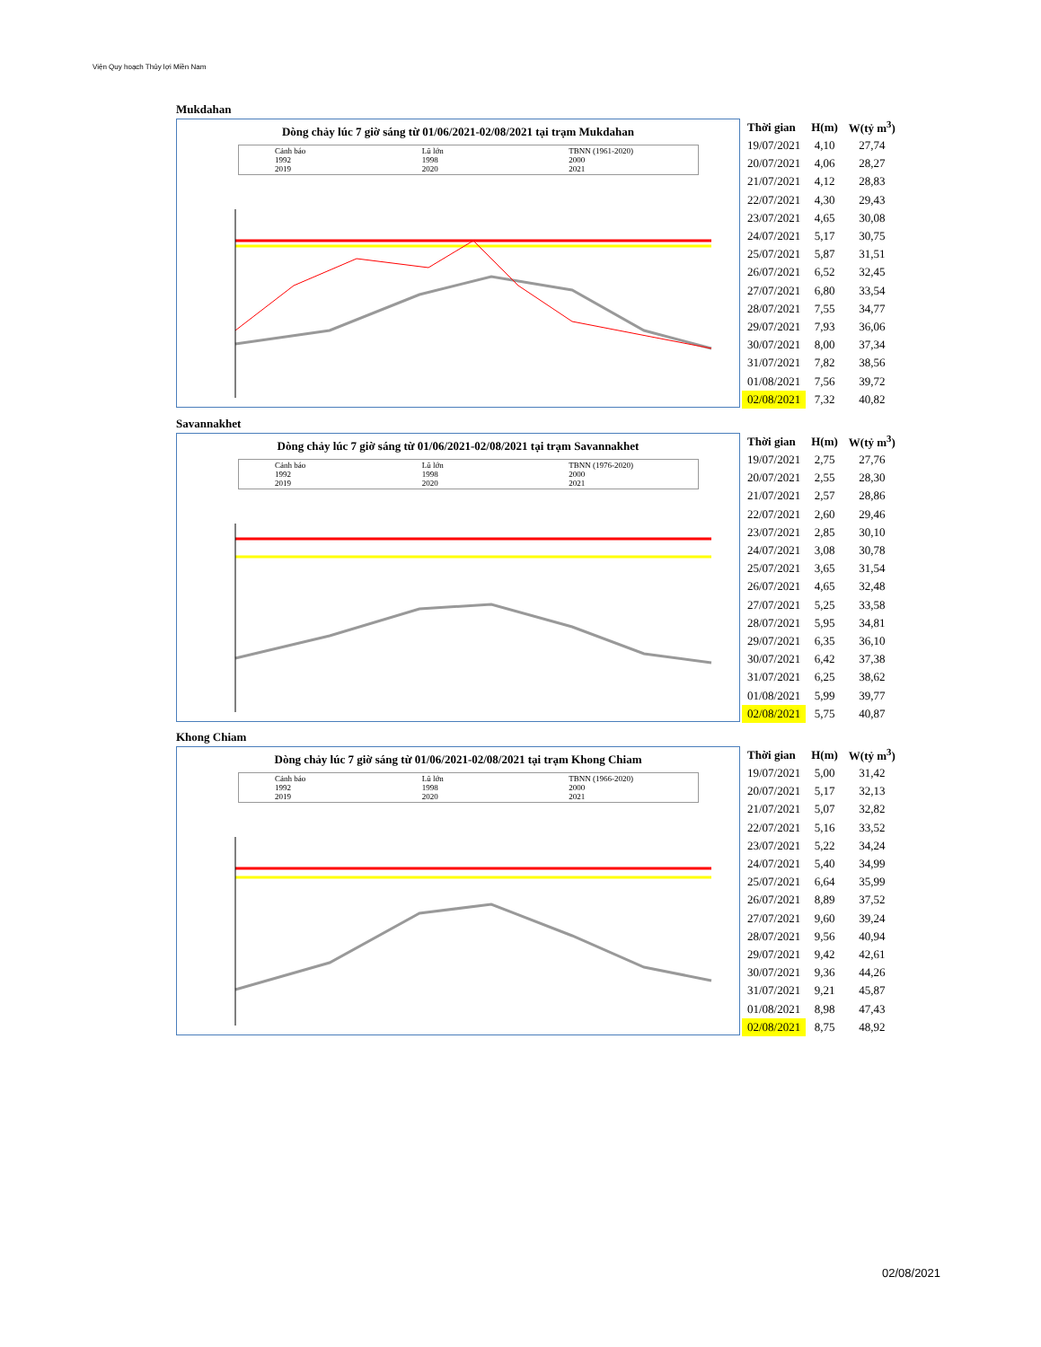Viện Quy hoạch Thủy lợi Miền Nam
Mukdahan
Dòng chảy lúc 7 giờ sáng từ 01/06/2021-02/08/2021 tại trạm Mukdahan
Cảnh báo Lũ lớn TBNN (1961-2020) 1992 1998 2000 2019 2020 2021
| Thời gian | H(m) | W(tỷ m<sup>3</sup>) |
| --- | --- | --- |
| 19/07/2021 | 4,10 | 27,74 |
| 20/07/2021 | 4,06 | 28,27 |
| 21/07/2021 | 4,12 | 28,83 |
| 22/07/2021 | 4,30 | 29,43 |
| 23/07/2021 | 4,65 | 30,08 |
| 24/07/2021 | 5,17 | 30,75 |
| 25/07/2021 | 5,87 | 31,51 |
| 26/07/2021 | 6,52 | 32,45 |
| 27/07/2021 | 6,80 | 33,54 |
| 28/07/2021 | 7,55 | 34,77 |
| 29/07/2021 | 7,93 | 36,06 |
| 30/07/2021 | 8,00 | 37,34 |
| 31/07/2021 | 7,82 | 38,56 |
| 01/08/2021 | 7,56 | 39,72 |
| 02/08/2021 | 7,32 | 40,82 |
Savannakhet
Dòng chảy lúc 7 giờ sáng từ 01/06/2021-02/08/2021 tại trạm Savannakhet
Cảnh báo Lũ lớn TBNN (1976-2020) 1992 1998 2000 2019 2020 2021
| Thời gian | H(m) | W(tỷ m<sup>3</sup>) |
| --- | --- | --- |
| 19/07/2021 | 2,75 | 27,76 |
| 20/07/2021 | 2,55 | 28,30 |
| 21/07/2021 | 2,57 | 28,86 |
| 22/07/2021 | 2,60 | 29,46 |
| 23/07/2021 | 2,85 | 30,10 |
| 24/07/2021 | 3,08 | 30,78 |
| 25/07/2021 | 3,65 | 31,54 |
| 26/07/2021 | 4,65 | 32,48 |
| 27/07/2021 | 5,25 | 33,58 |
| 28/07/2021 | 5,95 | 34,81 |
| 29/07/2021 | 6,35 | 36,10 |
| 30/07/2021 | 6,42 | 37,38 |
| 31/07/2021 | 6,25 | 38,62 |
| 01/08/2021 | 5,99 | 39,77 |
| 02/08/2021 | 5,75 | 40,87 |
Khong Chiam
Dòng chảy lúc 7 giờ sáng từ 01/06/2021-02/08/2021 tại trạm Khong Chiam
Cảnh báo Lũ lớn TBNN (1966-2020) 1992 1998 2000 2019 2020 2021
| Thời gian | H(m) | W(tỷ m<sup>3</sup>) |
| --- | --- | --- |
| 19/07/2021 | 5,00 | 31,42 |
| 20/07/2021 | 5,17 | 32,13 |
| 21/07/2021 | 5,07 | 32,82 |
| 22/07/2021 | 5,16 | 33,52 |
| 23/07/2021 | 5,22 | 34,24 |
| 24/07/2021 | 5,40 | 34,99 |
| 25/07/2021 | 6,64 | 35,99 |
| 26/07/2021 | 8,89 | 37,52 |
| 27/07/2021 | 9,60 | 39,24 |
| 28/07/2021 | 9,56 | 40,94 |
| 29/07/2021 | 9,42 | 42,61 |
| 30/07/2021 | 9,36 | 44,26 |
| 31/07/2021 | 9,21 | 45,87 |
| 01/08/2021 | 8,98 | 47,43 |
| 02/08/2021 | 8,75 | 48,92 |
02/08/2021